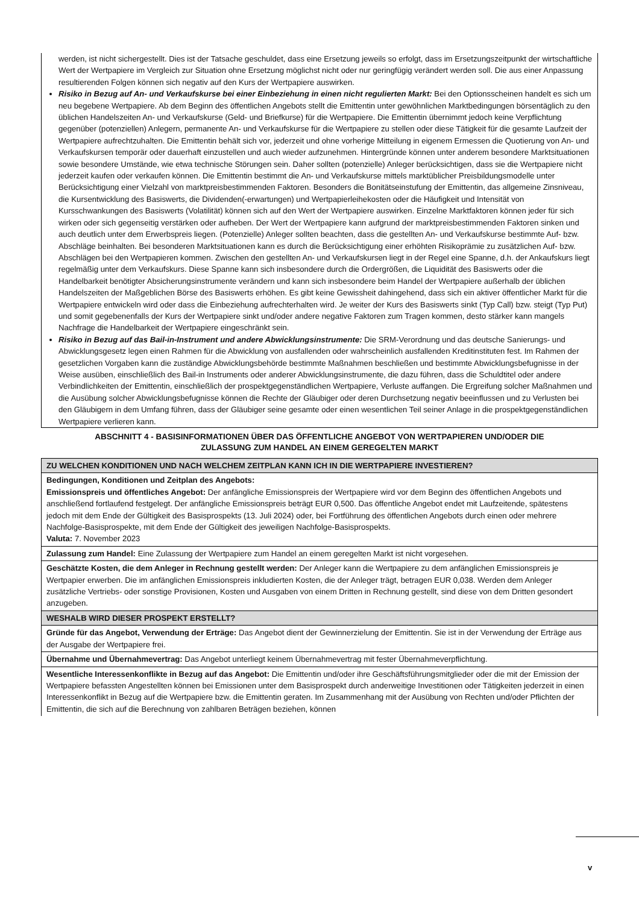werden, ist nicht sichergestellt. Dies ist der Tatsache geschuldet, dass eine Ersetzung jeweils so erfolgt, dass im Ersetzungszeitpunkt der wirtschaftliche Wert der Wertpapiere im Vergleich zur Situation ohne Ersetzung möglichst nicht oder nur geringfügig verändert werden soll. Die aus einer Anpassung resultierenden Folgen können sich negativ auf den Kurs der Wertpapiere auswirken.
Risiko in Bezug auf An- und Verkaufskurse bei einer Einbeziehung in einen nicht regulierten Markt: Bei den Optionsscheinen handelt es sich um neu begebene Wertpapiere. Ab dem Beginn des öffentlichen Angebots stellt die Emittentin unter gewöhnlichen Marktbedingungen börsentäglich zu den üblichen Handelszeiten An- und Verkaufskurse (Geld- und Briefkurse) für die Wertpapiere. Die Emittentin übernimmt jedoch keine Verpflichtung gegenüber (potenziellen) Anlegern, permanente An- und Verkaufskurse für die Wertpapiere zu stellen oder diese Tätigkeit für die gesamte Laufzeit der Wertpapiere aufrechtzuhalten. Die Emittentin behält sich vor, jederzeit und ohne vorherige Mitteilung in eigenem Ermessen die Quotierung von An- und Verkaufskursen temporär oder dauerhaft einzustellen und auch wieder aufzunehmen. Hintergründe können unter anderem besondere Marktsituationen sowie besondere Umstände, wie etwa technische Störungen sein. Daher sollten (potenzielle) Anleger berücksichtigen, dass sie die Wertpapiere nicht jederzeit kaufen oder verkaufen können. Die Emittentin bestimmt die An- und Verkaufskurse mittels marktüblicher Preisbildungsmodelle unter Berücksichtigung einer Vielzahl von marktpreisbestimmenden Faktoren. Besonders die Bonitätseinstufung der Emittentin, das allgemeine Zinsniveau, die Kursentwicklung des Basiswerts, die Dividenden(-erwartungen) und Wertpapierleihekosten oder die Häufigkeit und Intensität von Kursschwankungen des Basiswerts (Volatilität) können sich auf den Wert der Wertpapiere auswirken. Einzelne Marktfaktoren können jeder für sich wirken oder sich gegenseitig verstärken oder aufheben. Der Wert der Wertpapiere kann aufgrund der marktpreisbestimmenden Faktoren sinken und auch deutlich unter dem Erwerbspreis liegen. (Potenzielle) Anleger sollten beachten, dass die gestellten An- und Verkaufskurse bestimmte Auf- bzw. Abschläge beinhalten. Bei besonderen Marktsituationen kann es durch die Berücksichtigung einer erhöhten Risikoprämie zu zusätzlichen Auf- bzw. Abschlägen bei den Wertpapieren kommen. Zwischen den gestellten An- und Verkaufskursen liegt in der Regel eine Spanne, d.h. der Ankaufskurs liegt regelmäßig unter dem Verkaufskurs. Diese Spanne kann sich insbesondere durch die Ordergrößen, die Liquidität des Basiswerts oder die Handelbarkeit benötigter Absicherungsinstrumente verändern und kann sich insbesondere beim Handel der Wertpapiere außerhalb der üblichen Handelszeiten der Maßgeblichen Börse des Basiswerts erhöhen. Es gibt keine Gewissheit dahingehend, dass sich ein aktiver öffentlicher Markt für die Wertpapiere entwickeln wird oder dass die Einbeziehung aufrechterhalten wird. Je weiter der Kurs des Basiswerts sinkt (Typ Call) bzw. steigt (Typ Put) und somit gegebenenfalls der Kurs der Wertpapiere sinkt und/oder andere negative Faktoren zum Tragen kommen, desto stärker kann mangels Nachfrage die Handelbarkeit der Wertpapiere eingeschränkt sein.
Risiko in Bezug auf das Bail-in-Instrument und andere Abwicklungsinstrumente: Die SRM-Verordnung und das deutsche Sanierungs- und Abwicklungsgesetz legen einen Rahmen für die Abwicklung von ausfallenden oder wahrscheinlich ausfallenden Kreditinstituten fest. Im Rahmen der gesetzlichen Vorgaben kann die zuständige Abwicklungsbehörde bestimmte Maßnahmen beschließen und bestimmte Abwicklungsbefugnisse in der Weise ausüben, einschließlich des Bail-in Instruments oder anderer Abwicklungsinstrumente, die dazu führen, dass die Schuldtitel oder andere Verbindlichkeiten der Emittentin, einschließlich der prospektgegenständlichen Wertpapiere, Verluste auffangen. Die Ergreifung solcher Maßnahmen und die Ausübung solcher Abwicklungsbefugnisse können die Rechte der Gläubiger oder deren Durchsetzung negativ beeinflussen und zu Verlusten bei den Gläubigern in dem Umfang führen, dass der Gläubiger seine gesamte oder einen wesentlichen Teil seiner Anlage in die prospektgegenständlichen Wertpapiere verlieren kann.
ABSCHNITT 4 - BASISINFORMATIONEN ÜBER DAS ÖFFENTLICHE ANGEBOT VON WERTPAPIEREN UND/ODER DIE
ZULASSUNG ZUM HANDEL AN EINEM GEREGELTEN MARKT
| ZU WELCHEN KONDITIONEN UND NACH WELCHEM ZEITPLAN KANN ICH IN DIE WERTPAPIERE INVESTIEREN? |
| --- |
| Bedingungen, Konditionen und Zeitplan des Angebots: Emissionspreis und öffentliches Angebot: Der anfängliche Emissionspreis der Wertpapiere wird vor dem Beginn des öffentlichen Angebots und anschließend fortlaufend festgelegt. Der anfängliche Emissionspreis beträgt EUR 0,500. Das öffentliche Angebot endet mit Laufzeitende, spätestens jedoch mit dem Ende der Gültigkeit des Basisprospekts (13. Juli 2024) oder, bei Fortführung des öffentlichen Angebots durch einen oder mehrere Nachfolge-Basisprospekte, mit dem Ende der Gültigkeit des jeweiligen Nachfolge-Basisprospekts. Valuta: 7. November 2023 |
| Zulassung zum Handel: Eine Zulassung der Wertpapiere zum Handel an einem geregelten Markt ist nicht vorgesehen. |
| Geschätzte Kosten, die dem Anleger in Rechnung gestellt werden: Der Anleger kann die Wertpapiere zu dem anfänglichen Emissionspreis je Wertpapier erwerben. Die im anfänglichen Emissionspreis inkludierten Kosten, die der Anleger trägt, betragen EUR 0,038. Werden dem Anleger zusätzliche Vertriebs- oder sonstige Provisionen, Kosten und Ausgaben von einem Dritten in Rechnung gestellt, sind diese von dem Dritten gesondert anzugeben. |
| WESHALB WIRD DIESER PROSPEKT ERSTELLT? |
| Gründe für das Angebot, Verwendung der Erträge: Das Angebot dient der Gewinnerzielung der Emittentin. Sie ist in der Verwendung der Erträge aus der Ausgabe der Wertpapiere frei. |
| Übernahme und Übernahmevertrag: Das Angebot unterliegt keinem Übernahmevertrag mit fester Übernahmeverpflichtung. |
| Wesentliche Interessenkonflikte in Bezug auf das Angebot: Die Emittentin und/oder ihre Geschäftsführungsmitglieder oder die mit der Emission der Wertpapiere befassten Angestellten können bei Emissionen unter dem Basisprospekt durch anderweitige Investitionen oder Tätigkeiten jederzeit in einen Interessenkonflikt in Bezug auf die Wertpapiere bzw. die Emittentin geraten. Im Zusammenhang mit der Ausübung von Rechten und/oder Pflichten der Emittentin, die sich auf die Berechnung von zahlbaren Beträgen beziehen, können |
v